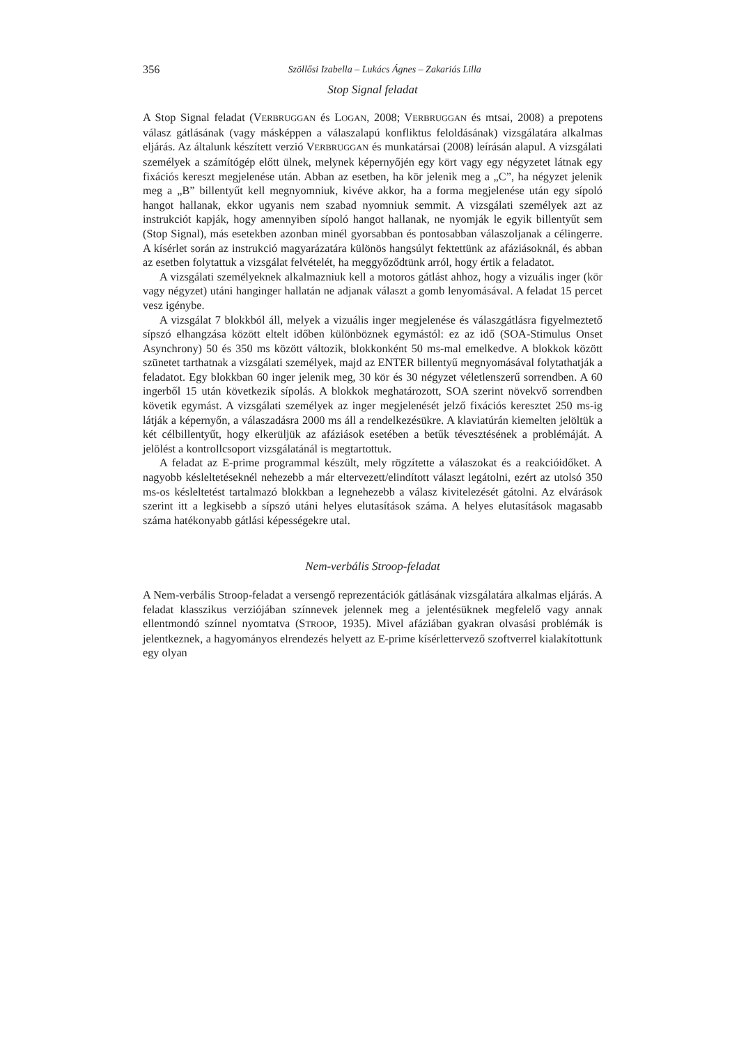356 Szöllősi Izabella – Lukács Ágnes – Zakariás Lilla
Stop Signal feladat
A Stop Signal feladat (VERBRUGGAN és LOGAN, 2008; VERBRUGGAN és mtsai, 2008) a prepotens válasz gátlásának (vagy másképpen a válaszalapú konfliktus feloldásának) vizsgálatára alkalmas eljárás. Az általunk készített verzió VERBRUGGAN és munkatársai (2008) leírásán alapul. A vizsgálati személyek a számítógép előtt ülnek, melynek képernyőjén egy kört vagy egy négyzetet látnak egy fixációs kereszt megjelenése után. Abban az esetben, ha kör jelenik meg a „C”, ha négyzet jelenik meg a „B” billentyűt kell megnyomniuk, kivéve akkor, ha a forma megjelenése után egy sípoló hangot hallanak, ekkor ugyanis nem szabad nyomniuk semmit. A vizsgálati személyek azt az instrukciót kapják, hogy amennyiben sípoló hangot hallanak, ne nyomják le egyik billentyűt sem (Stop Signal), más esetekben azonban minél gyorsabban és pontosabban válaszoljanak a célingerre. A kísérlet során az instrukció magyarázatára különös hangsúlyt fektettünk az afáziásoknál, és abban az esetben folytattuk a vizsgálat felvételét, ha meggyőződtünk arról, hogy értik a feladatot.
A vizsgálati személyeknek alkalmazniuk kell a motoros gátlást ahhoz, hogy a vizuális inger (kör vagy négyzet) utáni hanginger hallatán ne adjanak választ a gomb lenyomásával. A feladat 15 percet vesz igénybe.
A vizsgálat 7 blokkból áll, melyek a vizuális inger megjelenése és válaszgátlásra figyelmeztető sípszó elhangzása között eltelt időben különböznek egymástól: ez az idő (SOA-Stimulus Onset Asynchrony) 50 és 350 ms között változik, blokkonként 50 ms-mal emelkedve. A blokkok között szünetet tarthatnak a vizsgálati személyek, majd az ENTER billentyű megnyomásával folytathatják a feladatot. Egy blokkban 60 inger jelenik meg, 30 kör és 30 négyzet véletlenszerű sorrendben. A 60 ingerből 15 után következik sípolás. A blokkok meghatározott, SOA szerint növekvő sorrendben követik egymást. A vizsgálati személyek az inger megjelenését jelző fixációs keresztet 250 ms-ig látják a képernyőn, a válaszadásra 2000 ms áll a rendelkezésükre. A klaviatúrán kiemelten jelöltük a két célbillentyűt, hogy elkerüljük az afáziások esetében a betűk tévesztésének a problémáját. A jelölést a kontrollcsoport vizsgálatánál is megtartottuk.
A feladat az E-prime programmal készült, mely rögzítette a válaszokat és a reakcióidőket. A nagyobb késleltetéseknél nehezebb a már eltervezett/elindított választ legátolni, ezért az utolsó 350 ms-os késleltetést tartalmazó blokkban a legnehezebb a válasz kivitelezését gátolni. Az elvárások szerint itt a legkisebb a sípszó utáni helyes elutasítások száma. A helyes elutasítások magasabb száma hatékonyabb gátlási képességekre utal.
Nem-verbális Stroop-feladat
A Nem-verbális Stroop-feladat a versengő reprezentációk gátlásának vizsgálatára alkalmas eljárás. A feladat klasszikus verziójában színnevek jelennek meg a jelentésüknek megfelelő vagy annak ellentmondó színnel nyomtatva (STROOP, 1935). Mivel afáziában gyakran olvasási problémák is jelentkeznek, a hagyományos elrendezés helyett az E-prime kísérlettervező szoftverrel kialakítottunk egy olyan